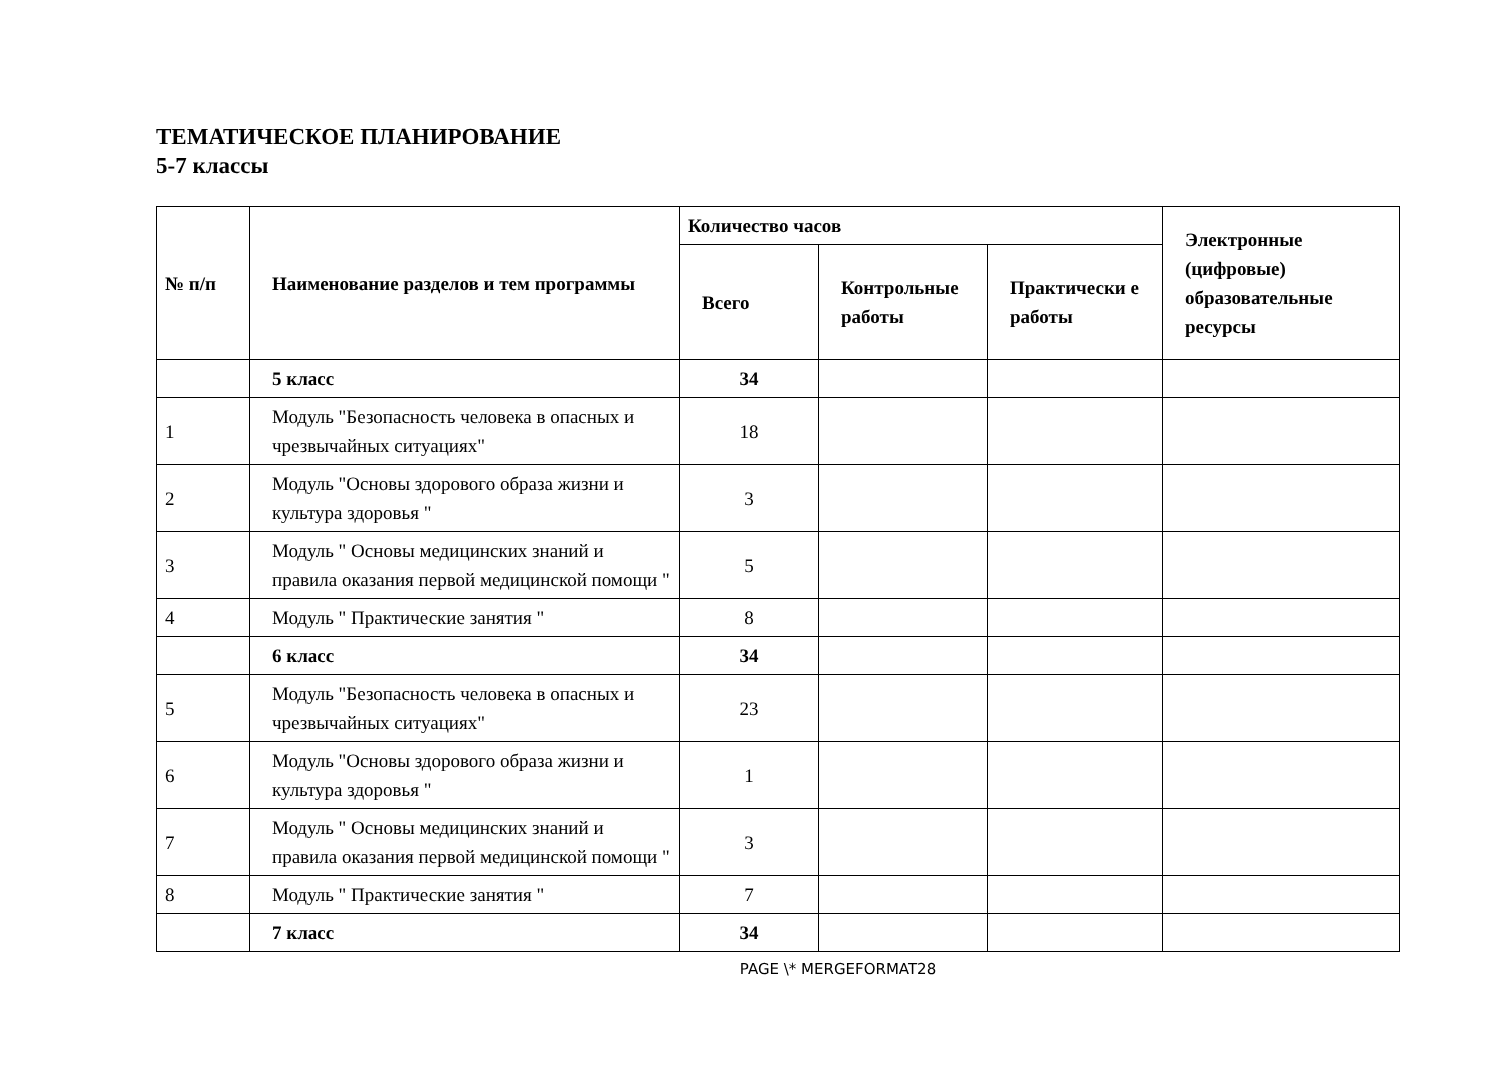ТЕМАТИЧЕСКОЕ ПЛАНИРОВАНИЕ
5-7 классы
| № п/п | Наименование разделов и тем программы | Количество часов | | | Электронные (цифровые) образовательные ресурсы |
| --- | --- | --- | --- | --- | --- |
| | | Всего | Контрольные работы | Практически е работы | |
| | 5 класс | 34 | | | |
| 1 | Модуль "Безопасность человека в опасных и чрезвычайных ситуациях" | 18 | | | |
| 2 | Модуль "Основы здорового образа жизни и культура здоровья " | 3 | | | |
| 3 | Модуль " Основы медицинских знаний и правила оказания первой медицинской помощи " | 5 | | | |
| 4 | Модуль " Практические занятия " | 8 | | | |
| | 6 класс | 34 | | | |
| 5 | Модуль "Безопасность человека в опасных и чрезвычайных ситуациях" | 23 | | | |
| 6 | Модуль "Основы здорового образа жизни и культура здоровья " | 1 | | | |
| 7 | Модуль " Основы медицинских знаний и правила оказания первой медицинской помощи " | 3 | | | |
| 8 | Модуль " Практические занятия " | 7 | | | |
| | 7 класс | 34 | | | |
PAGE \* MERGEFORMAT28